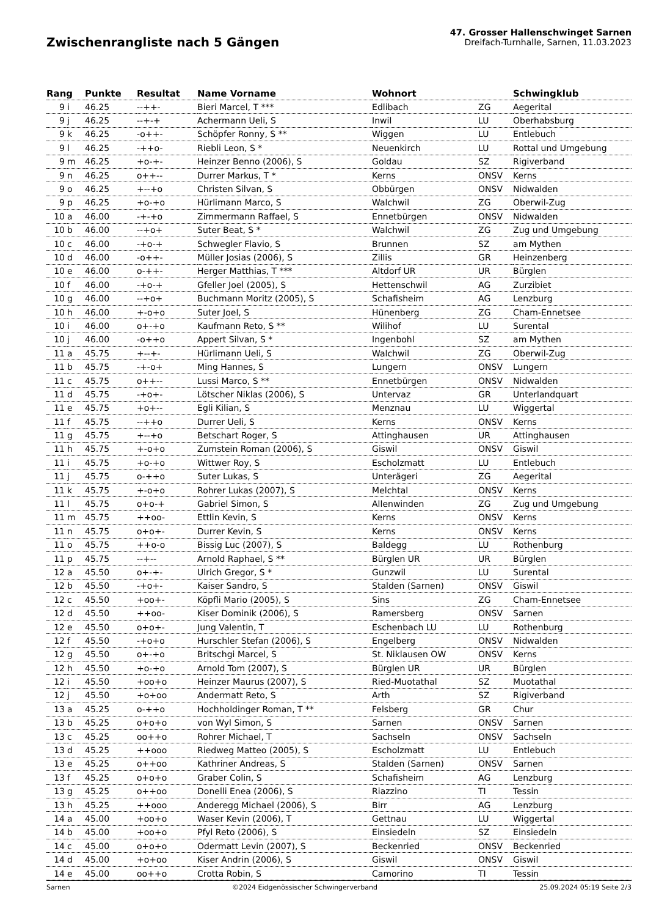Zwischenrangliste nach 5 Gängen
47. Grosser Hallenschwinget Sarnen
Dreifach-Turnhalle, Sarnen, 11.03.2023
| Rang | | Punkte | Resultat | Name Vorname | Wohnort | | Schwingklub |
| --- | --- | --- | --- | --- | --- | --- | --- |
| 9 | i | 46.25 | --++- | Bieri Marcel, T *** | Edlibach | ZG | Aegerital |
| 9 | j | 46.25 | --+-+ | Achermann Ueli, S | Inwil | LU | Oberhabsburg |
| 9 | k | 46.25 | -o++- | Schöpfer Ronny, S ** | Wiggen | LU | Entlebuch |
| 9 | l | 46.25 | -++o- | Riebli Leon, S * | Neuenkirch | LU | Rottal und Umgebung |
| 9 | m | 46.25 | +o-+- | Heinzer Benno (2006), S | Goldau | SZ | Rigiverband |
| 9 | n | 46.25 | o++-- | Durrer Markus, T * | Kerns | ONSV | Kerns |
| 9 | o | 46.25 | +--+o | Christen Silvan, S | Obbürgen | ONSV | Nidwalden |
| 9 | p | 46.25 | +o-+o | Hürlimann Marco, S | Walchwil | ZG | Oberwil-Zug |
| 10 | a | 46.00 | -+-+o | Zimmermann Raffael, S | Ennetbürgen | ONSV | Nidwalden |
| 10 | b | 46.00 | --+o+ | Suter Beat, S * | Walchwil | ZG | Zug und Umgebung |
| 10 | c | 46.00 | -+o-+ | Schwegler Flavio, S | Brunnen | SZ | am Mythen |
| 10 | d | 46.00 | -o++- | Müller Josias (2006), S | Zillis | GR | Heinzenberg |
| 10 | e | 46.00 | o-++- | Herger Matthias, T *** | Altdorf UR | UR | Bürglen |
| 10 | f | 46.00 | -+o-+ | Gfeller Joel (2005), S | Hettenschwil | AG | Zurzibiet |
| 10 | g | 46.00 | --+o+ | Buchmann Moritz (2005), S | Schafisheim | AG | Lenzburg |
| 10 | h | 46.00 | +-o+o | Suter Joel, S | Hünenberg | ZG | Cham-Ennetsee |
| 10 | i | 46.00 | o+-+o | Kaufmann Reto, S ** | Wilihof | LU | Surental |
| 10 | j | 46.00 | -o++o | Appert Silvan, S * | Ingenbohl | SZ | am Mythen |
| 11 | a | 45.75 | +--+- | Hürlimann Ueli, S | Walchwil | ZG | Oberwil-Zug |
| 11 | b | 45.75 | -+-o+ | Ming Hannes, S | Lungern | ONSV | Lungern |
| 11 | c | 45.75 | o++-- | Lussi Marco, S ** | Ennetbürgen | ONSV | Nidwalden |
| 11 | d | 45.75 | -+o+- | Lötscher Niklas (2006), S | Untervaz | GR | Unterlandquart |
| 11 | e | 45.75 | +o+-- | Egli Kilian, S | Menznau | LU | Wiggertal |
| 11 | f | 45.75 | --++o | Durrer Ueli, S | Kerns | ONSV | Kerns |
| 11 | g | 45.75 | +--+o | Betschart Roger, S | Attinghausen | UR | Attinghausen |
| 11 | h | 45.75 | +-o+o | Zumstein Roman (2006), S | Giswil | ONSV | Giswil |
| 11 | i | 45.75 | +o-+o | Wittwer Roy, S | Escholzmatt | LU | Entlebuch |
| 11 | j | 45.75 | o-++o | Suter Lukas, S | Unterägeri | ZG | Aegerital |
| 11 | k | 45.75 | +-o+o | Rohrer Lukas (2007), S | Melchtal | ONSV | Kerns |
| 11 | l | 45.75 | o+o-+ | Gabriel Simon, S | Allenwinden | ZG | Zug und Umgebung |
| 11 | m | 45.75 | ++oo- | Ettlin Kevin, S | Kerns | ONSV | Kerns |
| 11 | n | 45.75 | o+o+- | Durrer Kevin, S | Kerns | ONSV | Kerns |
| 11 | o | 45.75 | ++o-o | Bissig Luc (2007), S | Baldegg | LU | Rothenburg |
| 11 | p | 45.75 | --+-- | Arnold Raphael, S ** | Bürglen UR | UR | Bürglen |
| 12 | a | 45.50 | o+-+- | Ulrich Gregor, S * | Gunzwil | LU | Surental |
| 12 | b | 45.50 | -+o+- | Kaiser Sandro, S | Stalden (Sarnen) | ONSV | Giswil |
| 12 | c | 45.50 | +oo+- | Köpfli Mario (2005), S | Sins | ZG | Cham-Ennetsee |
| 12 | d | 45.50 | ++oo- | Kiser Dominik (2006), S | Ramersberg | ONSV | Sarnen |
| 12 | e | 45.50 | o+o+- | Jung Valentin, T | Eschenbach LU | LU | Rothenburg |
| 12 | f | 45.50 | -+o+o | Hurschler Stefan (2006), S | Engelberg | ONSV | Nidwalden |
| 12 | g | 45.50 | o+-+o | Britschgi Marcel, S | St. Niklausen OW | ONSV | Kerns |
| 12 | h | 45.50 | +o-+o | Arnold Tom (2007), S | Bürglen UR | UR | Bürglen |
| 12 | i | 45.50 | +oo+o | Heinzer Maurus (2007), S | Ried-Muotathal | SZ | Muotathal |
| 12 | j | 45.50 | +o+oo | Andermatt Reto, S | Arth | SZ | Rigiverband |
| 13 | a | 45.25 | o-++o | Hochholdinger Roman, T ** | Felsberg | GR | Chur |
| 13 | b | 45.25 | o+o+o | von Wyl Simon, S | Sarnen | ONSV | Sarnen |
| 13 | c | 45.25 | oo++o | Rohrer Michael, T | Sachseln | ONSV | Sachseln |
| 13 | d | 45.25 | ++ooo | Riedweg Matteo (2005), S | Escholzmatt | LU | Entlebuch |
| 13 | e | 45.25 | o++oo | Kathriner Andreas, S | Stalden (Sarnen) | ONSV | Sarnen |
| 13 | f | 45.25 | o+o+o | Graber Colin, S | Schafisheim | AG | Lenzburg |
| 13 | g | 45.25 | o++oo | Donelli Enea (2006), S | Riazzino | TI | Tessin |
| 13 | h | 45.25 | ++ooo | Anderegg Michael (2006), S | Birr | AG | Lenzburg |
| 14 | a | 45.00 | +oo+o | Waser Kevin (2006), T | Gettnau | LU | Wiggertal |
| 14 | b | 45.00 | +oo+o | Pfyl Reto (2006), S | Einsiedeln | SZ | Einsiedeln |
| 14 | c | 45.00 | o+o+o | Odermatt Levin (2007), S | Beckenried | ONSV | Beckenried |
| 14 | d | 45.00 | +o+oo | Kiser Andrin (2006), S | Giswil | ONSV | Giswil |
| 14 | e | 45.00 | oo++o | Crotta Robin, S | Camorino | TI | Tessin |
Sarnen ©2024 Eidgenössischer Schwingerverband 25.09.2024 05:19 Seite 2/3